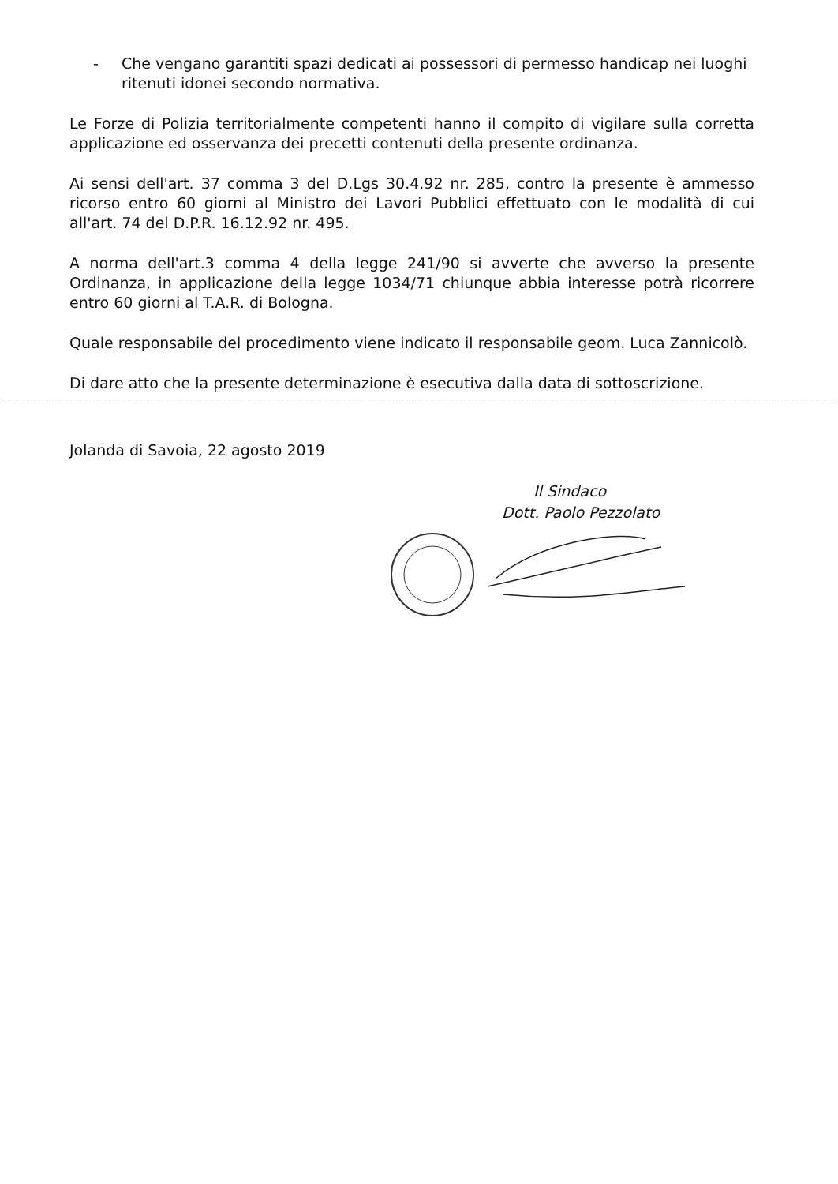- Che vengano garantiti spazi dedicati ai possessori di permesso handicap nei luoghi ritenuti idonei secondo normativa.
Le Forze di Polizia territorialmente competenti hanno il compito di vigilare sulla corretta applicazione ed osservanza dei precetti contenuti della presente ordinanza.
Ai sensi dell'art. 37 comma 3 del D.Lgs 30.4.92 nr. 285, contro la presente è ammesso ricorso entro 60 giorni al Ministro dei Lavori Pubblici effettuato con le modalità di cui all'art. 74 del D.P.R. 16.12.92 nr. 495.
A norma dell'art.3 comma 4 della legge 241/90 si avverte che avverso la presente Ordinanza, in applicazione della legge 1034/71 chiunque abbia interesse potrà ricorrere entro 60 giorni al T.A.R. di Bologna.
Quale responsabile del procedimento viene indicato il responsabile geom. Luca Zannicolò.
Di dare atto che la presente determinazione è esecutiva dalla data di sottoscrizione.
Jolanda di Savoia, 22 agosto 2019
Il Sindaco
Dott. Paolo Pezzolato